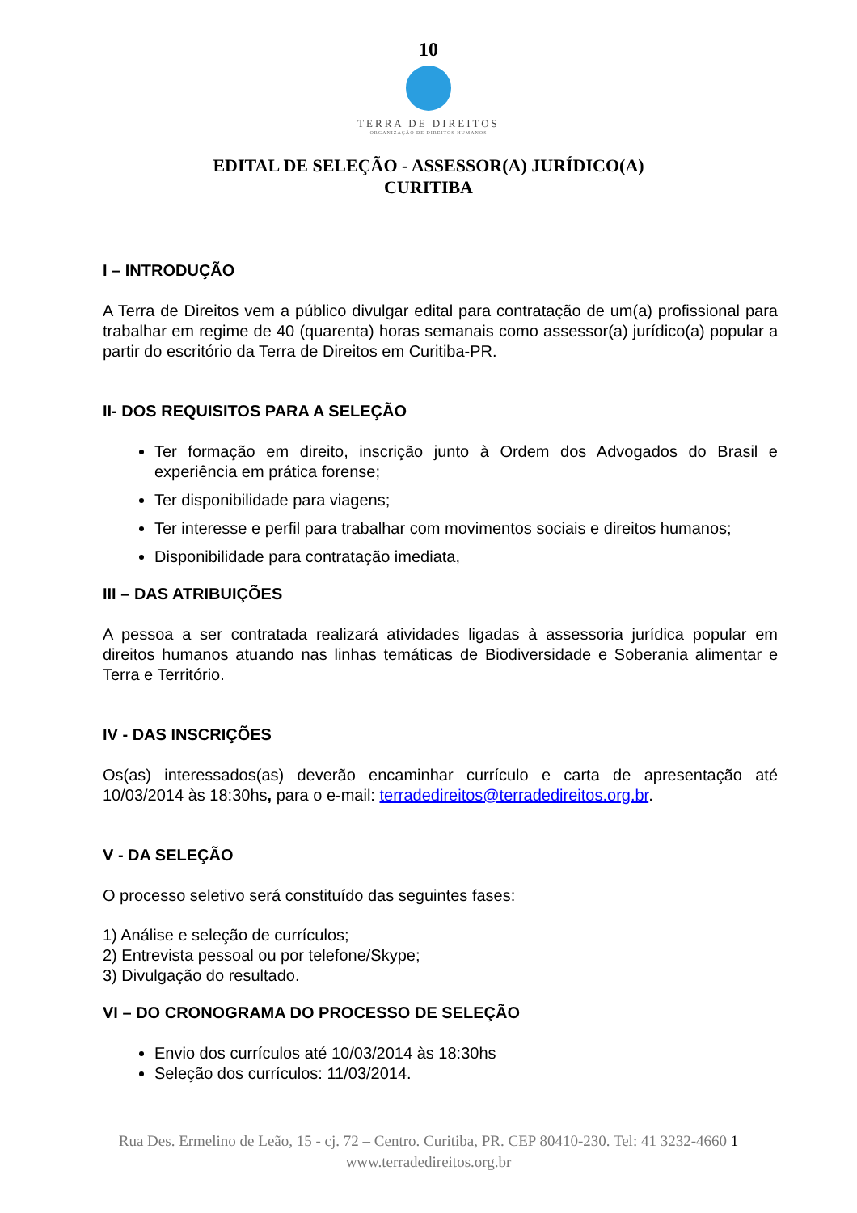10
TERRA DE DIREITOS
ORGANIZAÇÃO DE DIREITOS HUMANOS
EDITAL DE SELEÇÃO - ASSESSOR(A) JURÍDICO(A)
CURITIBA
I – INTRODUÇÃO
A Terra de Direitos vem a público divulgar edital para contratação de um(a) profissional para trabalhar em regime de 40 (quarenta) horas semanais como assessor(a) jurídico(a) popular a partir do escritório da Terra de Direitos em Curitiba-PR.
II- DOS REQUISITOS PARA A SELEÇÃO
Ter formação em direito, inscrição junto à Ordem dos Advogados do Brasil e experiência em prática forense;
Ter disponibilidade para viagens;
Ter interesse e perfil para trabalhar com movimentos sociais e direitos humanos;
Disponibilidade para contratação imediata,
III – DAS ATRIBUIÇÕES
A pessoa a ser contratada realizará atividades ligadas à assessoria jurídica popular em direitos humanos atuando nas linhas temáticas de Biodiversidade e Soberania alimentar e Terra e Território.
IV - DAS INSCRIÇÕES
Os(as) interessados(as) deverão encaminhar currículo e carta de apresentação até 10/03/2014 às 18:30hs, para o e-mail: terradedireitos@terradedireitos.org.br.
V - DA SELEÇÃO
O processo seletivo será constituído das seguintes fases:
1) Análise e seleção de currículos;
2) Entrevista pessoal ou por telefone/Skype;
3) Divulgação do resultado.
VI – DO CRONOGRAMA DO PROCESSO DE SELEÇÃO
Envio dos currículos até 10/03/2014 às 18:30hs
Seleção dos currículos: 11/03/2014.
Rua Des. Ermelino de Leão, 15 - cj. 72 – Centro. Curitiba, PR. CEP 80410-230. Tel: 41 3232-4660 1
www.terradedireitos.org.br